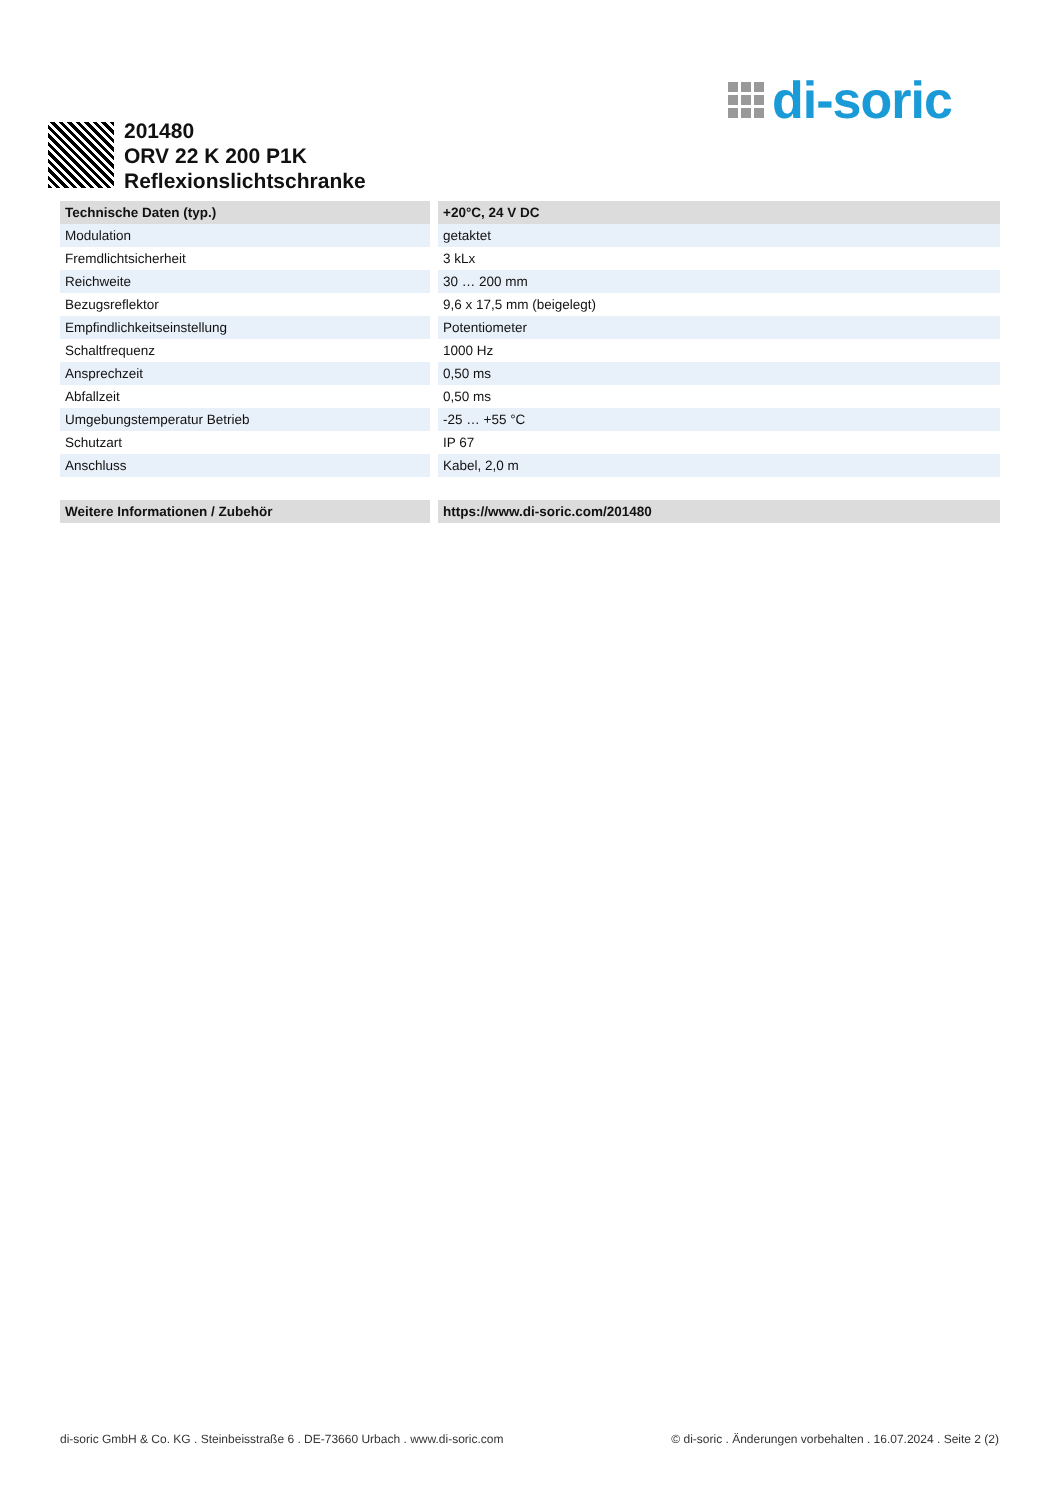di-soric
201480
ORV 22 K 200 P1K
Reflexionslichtschranke
| Technische Daten (typ.) | +20°C, 24 V DC |
| --- | --- |
| Modulation | getaktet |
| Fremdlichtsicherheit | 3 kLx |
| Reichweite | 30 … 200 mm |
| Bezugsreflektor | 9,6 x 17,5 mm (beigelegt) |
| Empfindlichkeitseinstellung | Potentiometer |
| Schaltfrequenz | 1000 Hz |
| Ansprechzeit | 0,50 ms |
| Abfallzeit | 0,50 ms |
| Umgebungstemperatur Betrieb | -25 … +55 °C |
| Schutzart | IP 67 |
| Anschluss | Kabel, 2,0 m |
| Weitere Informationen / Zubehör | https://www.di-soric.com/201480 |
di-soric GmbH & Co. KG . Steinbeisstraße 6 . DE-73660 Urbach . www.di-soric.com © di-soric . Änderungen vorbehalten . 16.07.2024 . Seite 2 (2)